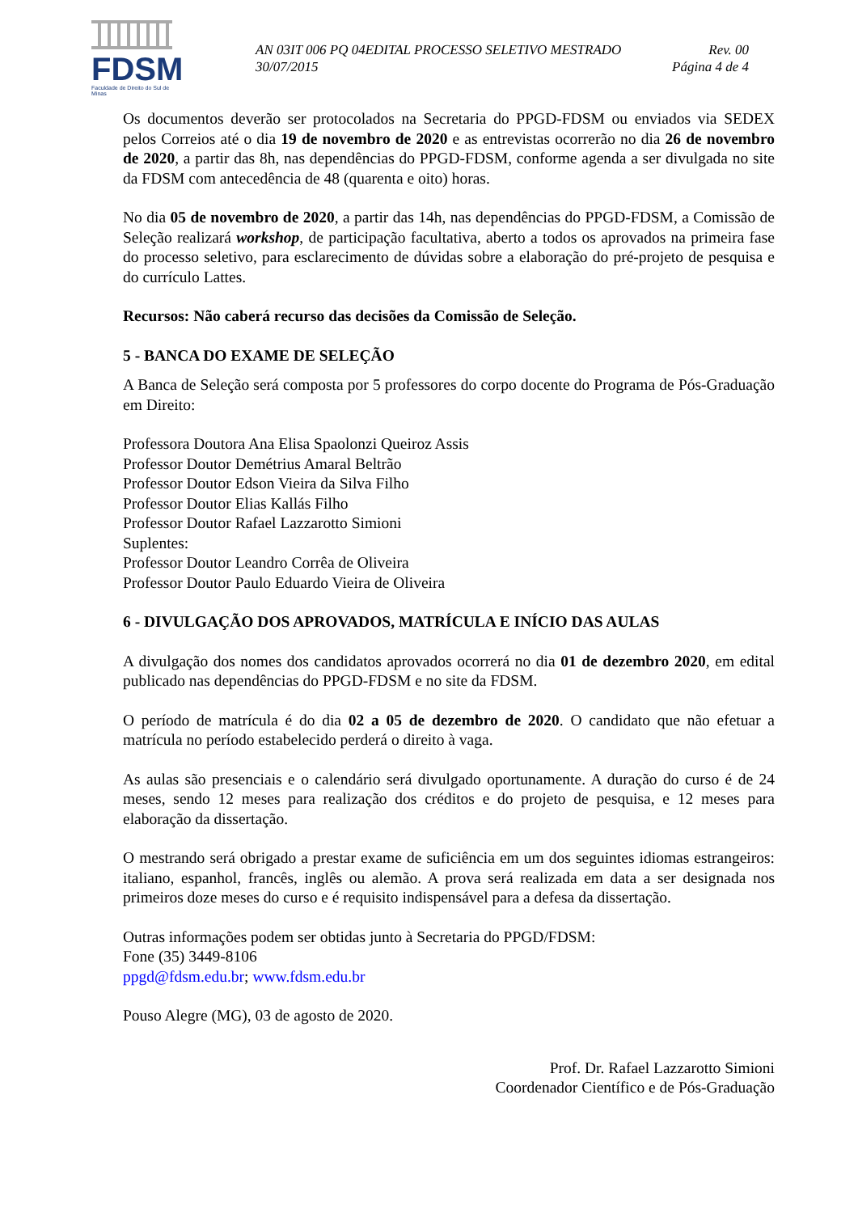FDSM
Faculdade de Direito do Sul de Minas
AN 03IT 006 PQ 04EDITAL PROCESSO SELETIVO MESTRADO Rev. 00
30/07/2015 Página 4 de 4
Os documentos deverão ser protocolados na Secretaria do PPGD-FDSM ou enviados via SEDEX pelos Correios até o dia 19 de novembro de 2020 e as entrevistas ocorrerão no dia 26 de novembro de 2020, a partir das 8h, nas dependências do PPGD-FDSM, conforme agenda a ser divulgada no site da FDSM com antecedência de 48 (quarenta e oito) horas.
No dia 05 de novembro de 2020, a partir das 14h, nas dependências do PPGD-FDSM, a Comissão de Seleção realizará workshop, de participação facultativa, aberto a todos os aprovados na primeira fase do processo seletivo, para esclarecimento de dúvidas sobre a elaboração do pré-projeto de pesquisa e do currículo Lattes.
Recursos: Não caberá recurso das decisões da Comissão de Seleção.
5 - BANCA DO EXAME DE SELEÇÃO
A Banca de Seleção será composta por 5 professores do corpo docente do Programa de Pós-Graduação em Direito:
Professora Doutora Ana Elisa Spaolonzi Queiroz Assis
Professor Doutor Demétrius Amaral Beltrão
Professor Doutor Edson Vieira da Silva Filho
Professor Doutor Elias Kallás Filho
Professor Doutor Rafael Lazzarotto Simioni
Suplentes:
Professor Doutor Leandro Corrêa de Oliveira
Professor Doutor Paulo Eduardo Vieira de Oliveira
6 - DIVULGAÇÃO DOS APROVADOS, MATRÍCULA E INÍCIO DAS AULAS
A divulgação dos nomes dos candidatos aprovados ocorrerá no dia 01 de dezembro 2020, em edital publicado nas dependências do PPGD-FDSM e no site da FDSM.
O período de matrícula é do dia 02 a 05 de dezembro de 2020. O candidato que não efetuar a matrícula no período estabelecido perderá o direito à vaga.
As aulas são presenciais e o calendário será divulgado oportunamente. A duração do curso é de 24 meses, sendo 12 meses para realização dos créditos e do projeto de pesquisa, e 12 meses para elaboração da dissertação.
O mestrando será obrigado a prestar exame de suficiência em um dos seguintes idiomas estrangeiros: italiano, espanhol, francês, inglês ou alemão. A prova será realizada em data a ser designada nos primeiros doze meses do curso e é requisito indispensável para a defesa da dissertação.
Outras informações podem ser obtidas junto à Secretaria do PPGD/FDSM:
Fone (35) 3449-8106
ppgd@fdsm.edu.br; www.fdsm.edu.br
Pouso Alegre (MG), 03 de agosto de 2020.
Prof. Dr. Rafael Lazzarotto Simioni
Coordenador Científico e de Pós-Graduação